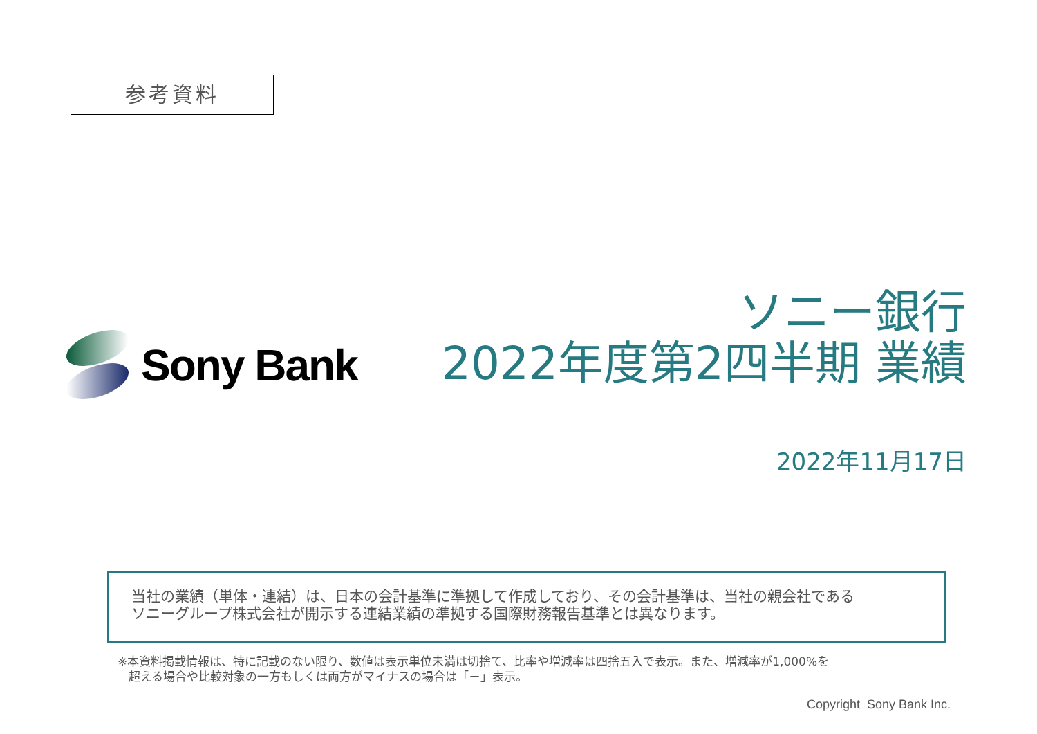参考資料
Sony Bank
ソニー銀行
2022年度第2四半期 業績
2022年11月17日
当社の業績（単体・連結）は、日本の会計基準に準拠して作成しており、その会計基準は、当社の親会社である
ソニーグループ株式会社が開示する連結業績の準拠する国際財務報告基準とは異なります。
※本資料掲載情報は、特に記載のない限り、数値は表示単位未満は切捨て、比率や増減率は四捨五入で表示。また、増減率が1,000%を
超える場合や比較対象の一方もしくは両方がマイナスの場合は「－」表示。
Copyright Sony Bank Inc.